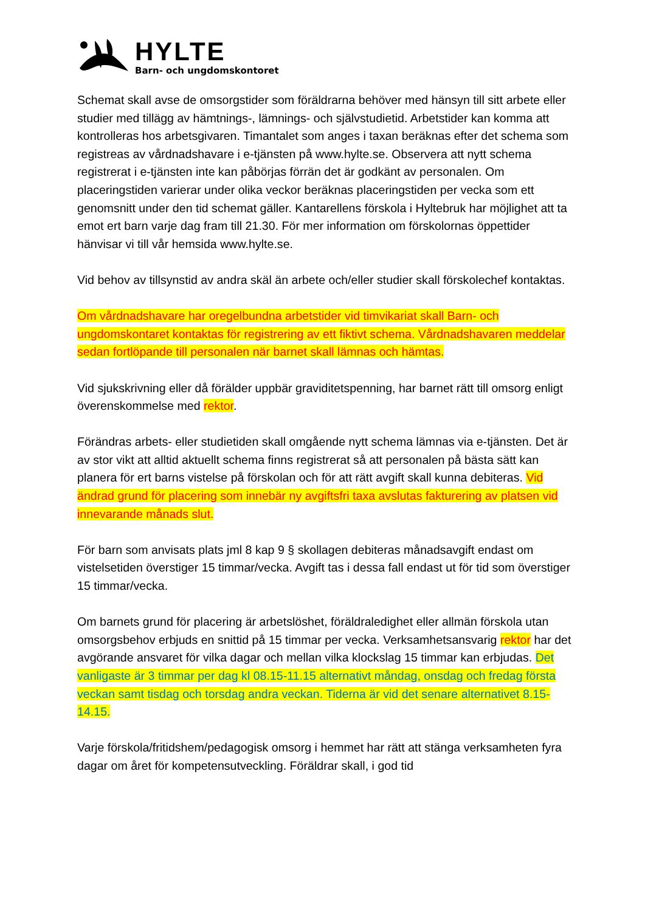HYLTE
Barn- och ungdomskontoret
Schemat skall avse de omsorgstider som föräldrarna behöver med hänsyn till sitt arbete eller studier med tillägg av hämtnings-, lämnings- och självstudietid. Arbetstider kan komma att kontrolleras hos arbetsgivaren. Timantalet som anges i taxan beräknas efter det schema som registreas av vårdnadshavare i e-tjänsten på www.hylte.se. Observera att nytt schema registrerat i e-tjänsten inte kan påbörjas förrän det är godkänt av personalen. Om placeringstiden varierar under olika veckor beräknas placeringstiden per vecka som ett genomsnitt under den tid schemat gäller. Kantarellens förskola i Hyltebruk har möjlighet att ta emot ert barn varje dag fram till 21.30. För mer information om förskolornas öppettider hänvisar vi till vår hemsida www.hylte.se.
Vid behov av tillsynstid av andra skäl än arbete och/eller studier skall förskolechef kontaktas.
Om vårdnadshavare har oregelbundna arbetstider vid timvikariat skall Barn- och ungdomskontaret kontaktas för registrering av ett fiktivt schema. Vårdnadshavaren meddelar sedan fortlöpande till personalen när barnet skall lämnas och hämtas.
Vid sjukskrivning eller då förälder uppbär graviditetspenning, har barnet rätt till omsorg enligt överenskommelse med rektor.
Förändras arbets- eller studietiden skall omgående nytt schema lämnas via e-tjänsten. Det är av stor vikt att alltid aktuellt schema finns registrerat så att personalen på bästa sätt kan planera för ert barns vistelse på förskolan och för att rätt avgift skall kunna debiteras. Vid ändrad grund för placering som innebär ny avgiftsfri taxa avslutas fakturering av platsen vid innevarande månads slut.
För barn som anvisats plats jml 8 kap 9 § skollagen debiteras månadsavgift endast om vistelsetiden överstiger 15 timmar/vecka. Avgift tas i dessa fall endast ut för tid som överstiger 15 timmar/vecka.
Om barnets grund för placering är arbetslöshet, föräldraledighet eller allmän förskola utan omsorgsbehov erbjuds en snittid på 15 timmar per vecka. Verksamhetsansvarig rektor har det avgörande ansvaret för vilka dagar och mellan vilka klockslag 15 timmar kan erbjudas. Det vanligaste är 3 timmar per dag kl 08.15-11.15 alternativt måndag, onsdag och fredag första veckan samt tisdag och torsdag andra veckan. Tiderna är vid det senare alternativet 8.15-14.15.
Varje förskola/fritidshem/pedagogisk omsorg i hemmet har rätt att stänga verksamheten fyra dagar om året för kompetensutveckling. Föräldrar skall, i god tid